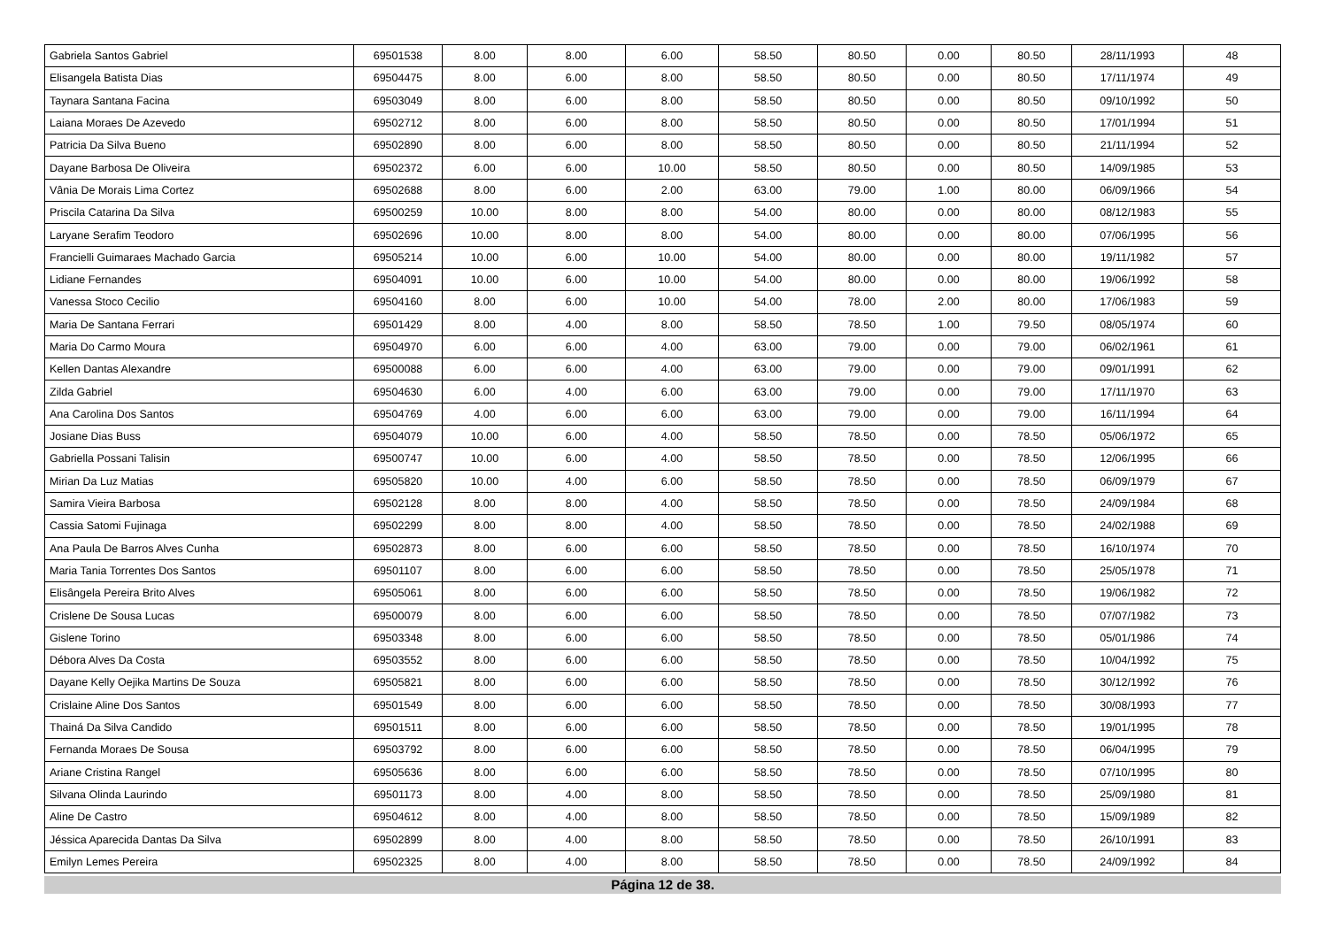| Gabriela Santos Gabriel | 69501538 | 8.00 | 8.00 | 6.00 | 58.50 | 80.50 | 0.00 | 80.50 | 28/11/1993 | 48 |
| Elisangela Batista Dias | 69504475 | 8.00 | 6.00 | 8.00 | 58.50 | 80.50 | 0.00 | 80.50 | 17/11/1974 | 49 |
| Taynara Santana Facina | 69503049 | 8.00 | 6.00 | 8.00 | 58.50 | 80.50 | 0.00 | 80.50 | 09/10/1992 | 50 |
| Laiana Moraes De Azevedo | 69502712 | 8.00 | 6.00 | 8.00 | 58.50 | 80.50 | 0.00 | 80.50 | 17/01/1994 | 51 |
| Patricia Da Silva Bueno | 69502890 | 8.00 | 6.00 | 8.00 | 58.50 | 80.50 | 0.00 | 80.50 | 21/11/1994 | 52 |
| Dayane Barbosa De Oliveira | 69502372 | 6.00 | 6.00 | 10.00 | 58.50 | 80.50 | 0.00 | 80.50 | 14/09/1985 | 53 |
| Vânia De Morais Lima Cortez | 69502688 | 8.00 | 6.00 | 2.00 | 63.00 | 79.00 | 1.00 | 80.00 | 06/09/1966 | 54 |
| Priscila Catarina Da Silva | 69500259 | 10.00 | 8.00 | 8.00 | 54.00 | 80.00 | 0.00 | 80.00 | 08/12/1983 | 55 |
| Laryane Serafim Teodoro | 69502696 | 10.00 | 8.00 | 8.00 | 54.00 | 80.00 | 0.00 | 80.00 | 07/06/1995 | 56 |
| Francielli Guimaraes Machado Garcia | 69505214 | 10.00 | 6.00 | 10.00 | 54.00 | 80.00 | 0.00 | 80.00 | 19/11/1982 | 57 |
| Lidiane Fernandes | 69504091 | 10.00 | 6.00 | 10.00 | 54.00 | 80.00 | 0.00 | 80.00 | 19/06/1992 | 58 |
| Vanessa Stoco Cecilio | 69504160 | 8.00 | 6.00 | 10.00 | 54.00 | 78.00 | 2.00 | 80.00 | 17/06/1983 | 59 |
| Maria De Santana Ferrari | 69501429 | 8.00 | 4.00 | 8.00 | 58.50 | 78.50 | 1.00 | 79.50 | 08/05/1974 | 60 |
| Maria Do Carmo Moura | 69504970 | 6.00 | 6.00 | 4.00 | 63.00 | 79.00 | 0.00 | 79.00 | 06/02/1961 | 61 |
| Kellen Dantas Alexandre | 69500088 | 6.00 | 6.00 | 4.00 | 63.00 | 79.00 | 0.00 | 79.00 | 09/01/1991 | 62 |
| Zilda Gabriel | 69504630 | 6.00 | 4.00 | 6.00 | 63.00 | 79.00 | 0.00 | 79.00 | 17/11/1970 | 63 |
| Ana Carolina Dos Santos | 69504769 | 4.00 | 6.00 | 6.00 | 63.00 | 79.00 | 0.00 | 79.00 | 16/11/1994 | 64 |
| Josiane Dias Buss | 69504079 | 10.00 | 6.00 | 4.00 | 58.50 | 78.50 | 0.00 | 78.50 | 05/06/1972 | 65 |
| Gabriella Possani Talisin | 69500747 | 10.00 | 6.00 | 4.00 | 58.50 | 78.50 | 0.00 | 78.50 | 12/06/1995 | 66 |
| Mirian Da Luz Matias | 69505820 | 10.00 | 4.00 | 6.00 | 58.50 | 78.50 | 0.00 | 78.50 | 06/09/1979 | 67 |
| Samira Vieira Barbosa | 69502128 | 8.00 | 8.00 | 4.00 | 58.50 | 78.50 | 0.00 | 78.50 | 24/09/1984 | 68 |
| Cassia Satomi Fujinaga | 69502299 | 8.00 | 8.00 | 4.00 | 58.50 | 78.50 | 0.00 | 78.50 | 24/02/1988 | 69 |
| Ana Paula De Barros Alves Cunha | 69502873 | 8.00 | 6.00 | 6.00 | 58.50 | 78.50 | 0.00 | 78.50 | 16/10/1974 | 70 |
| Maria Tania Torrentes Dos Santos | 69501107 | 8.00 | 6.00 | 6.00 | 58.50 | 78.50 | 0.00 | 78.50 | 25/05/1978 | 71 |
| Elisângela Pereira Brito Alves | 69505061 | 8.00 | 6.00 | 6.00 | 58.50 | 78.50 | 0.00 | 78.50 | 19/06/1982 | 72 |
| Crislene De Sousa Lucas | 69500079 | 8.00 | 6.00 | 6.00 | 58.50 | 78.50 | 0.00 | 78.50 | 07/07/1982 | 73 |
| Gislene Torino | 69503348 | 8.00 | 6.00 | 6.00 | 58.50 | 78.50 | 0.00 | 78.50 | 05/01/1986 | 74 |
| Débora Alves Da Costa | 69503552 | 8.00 | 6.00 | 6.00 | 58.50 | 78.50 | 0.00 | 78.50 | 10/04/1992 | 75 |
| Dayane Kelly Oejika Martins De Souza | 69505821 | 8.00 | 6.00 | 6.00 | 58.50 | 78.50 | 0.00 | 78.50 | 30/12/1992 | 76 |
| Crislaine Aline Dos Santos | 69501549 | 8.00 | 6.00 | 6.00 | 58.50 | 78.50 | 0.00 | 78.50 | 30/08/1993 | 77 |
| Thainá Da Silva Candido | 69501511 | 8.00 | 6.00 | 6.00 | 58.50 | 78.50 | 0.00 | 78.50 | 19/01/1995 | 78 |
| Fernanda Moraes De Sousa | 69503792 | 8.00 | 6.00 | 6.00 | 58.50 | 78.50 | 0.00 | 78.50 | 06/04/1995 | 79 |
| Ariane Cristina Rangel | 69505636 | 8.00 | 6.00 | 6.00 | 58.50 | 78.50 | 0.00 | 78.50 | 07/10/1995 | 80 |
| Silvana Olinda Laurindo | 69501173 | 8.00 | 4.00 | 8.00 | 58.50 | 78.50 | 0.00 | 78.50 | 25/09/1980 | 81 |
| Aline De Castro | 69504612 | 8.00 | 4.00 | 8.00 | 58.50 | 78.50 | 0.00 | 78.50 | 15/09/1989 | 82 |
| Jéssica Aparecida Dantas Da Silva | 69502899 | 8.00 | 4.00 | 8.00 | 58.50 | 78.50 | 0.00 | 78.50 | 26/10/1991 | 83 |
| Emilyn Lemes Pereira | 69502325 | 8.00 | 4.00 | 8.00 | 58.50 | 78.50 | 0.00 | 78.50 | 24/09/1992 | 84 |
Página 12 de 38.